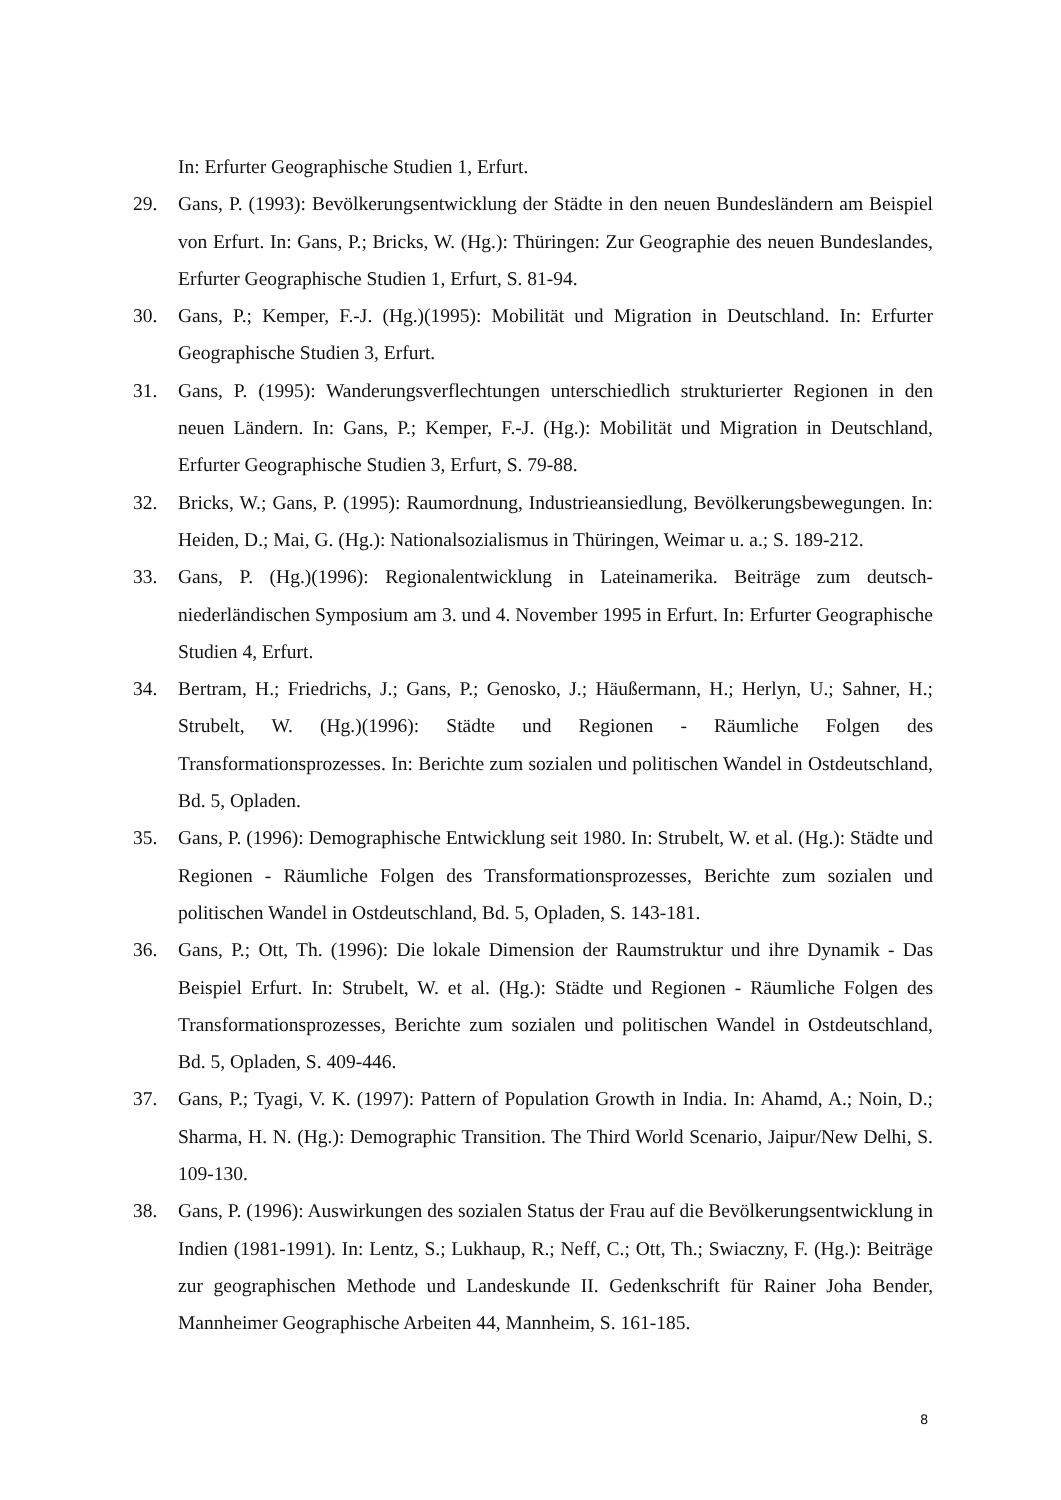In: Erfurter Geographische Studien 1, Erfurt.
29. Gans, P. (1993): Bevölkerungsentwicklung der Städte in den neuen Bundesländern am Beispiel von Erfurt. In: Gans, P.; Bricks, W. (Hg.): Thüringen: Zur Geographie des neuen Bundeslandes, Erfurter Geographische Studien 1, Erfurt, S. 81-94.
30. Gans, P.; Kemper, F.-J. (Hg.)(1995): Mobilität und Migration in Deutschland. In: Erfurter Geographische Studien 3, Erfurt.
31. Gans, P. (1995): Wanderungsverflechtungen unterschiedlich strukturierter Regionen in den neuen Ländern. In: Gans, P.; Kemper, F.-J. (Hg.): Mobilität und Migration in Deutschland, Erfurter Geographische Studien 3, Erfurt, S. 79-88.
32. Bricks, W.; Gans, P. (1995): Raumordnung, Industrieansiedlung, Bevölkerungsbewegungen. In: Heiden, D.; Mai, G. (Hg.): Nationalsozialismus in Thüringen, Weimar u. a.; S. 189-212.
33. Gans, P. (Hg.)(1996): Regionalentwicklung in Lateinamerika. Beiträge zum deutsch-niederländischen Symposium am 3. und 4. November 1995 in Erfurt. In: Erfurter Geographische Studien 4, Erfurt.
34. Bertram, H.; Friedrichs, J.; Gans, P.; Genosko, J.; Häußermann, H.; Herlyn, U.; Sahner, H.; Strubelt, W. (Hg.)(1996): Städte und Regionen - Räumliche Folgen des Transformationsprozesses. In: Berichte zum sozialen und politischen Wandel in Ostdeutschland, Bd. 5, Opladen.
35. Gans, P. (1996): Demographische Entwicklung seit 1980. In: Strubelt, W. et al. (Hg.): Städte und Regionen - Räumliche Folgen des Transformationsprozesses, Berichte zum sozialen und politischen Wandel in Ostdeutschland, Bd. 5, Opladen, S. 143-181.
36. Gans, P.; Ott, Th. (1996): Die lokale Dimension der Raumstruktur und ihre Dynamik - Das Beispiel Erfurt. In: Strubelt, W. et al. (Hg.): Städte und Regionen - Räumliche Folgen des Transformationsprozesses, Berichte zum sozialen und politischen Wandel in Ostdeutschland, Bd. 5, Opladen, S. 409-446.
37. Gans, P.; Tyagi, V. K. (1997): Pattern of Population Growth in India. In: Ahamd, A.; Noin, D.; Sharma, H. N. (Hg.): Demographic Transition. The Third World Scenario, Jaipur/New Delhi, S. 109-130.
38. Gans, P. (1996): Auswirkungen des sozialen Status der Frau auf die Bevölkerungsentwicklung in Indien (1981-1991). In: Lentz, S.; Lukhaup, R.; Neff, C.; Ott, Th.; Swiaczny, F. (Hg.): Beiträge zur geographischen Methode und Landeskunde II. Gedenkschrift für Rainer Joha Bender, Mannheimer Geographische Arbeiten 44, Mannheim, S. 161-185.
8